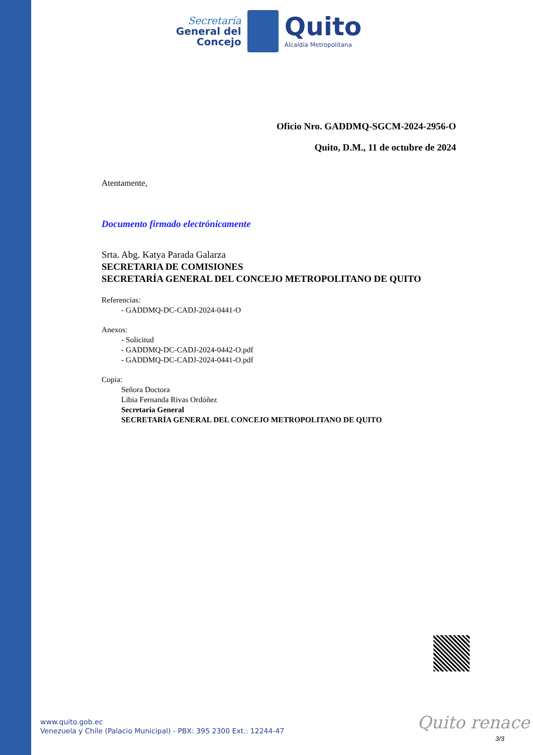Secretaría
General del
Concejo
Quito
Alcaldía Metropolitana
Oficio Nro. GADDMQ-SGCM-2024-2956-O
Quito, D.M., 11 de octubre de 2024
Atentamente,
Documento firmado electrónicamente
Srta. Abg. Katya Parada Galarza
SECRETARIA DE COMISIONES
SECRETARÍA GENERAL DEL CONCEJO METROPOLITANO DE QUITO
Referencias:
- GADDMQ-DC-CADJ-2024-0441-O
Anexos:
- Solicitud
- GADDMQ-DC-CADJ-2024-0442-O.pdf
- GADDMQ-DC-CADJ-2024-0441-O.pdf
Copia:
Señora Doctora
Libia Fernanda Rivas Ordóñez
Secretaria General
SECRETARÍA GENERAL DEL CONCEJO METROPOLITANO DE QUITO
www.quito.gob.ec
Venezuela y Chile (Palacio Municipal) - PBX: 395 2300 Ext.: 12244-47
Quito renace
3/3